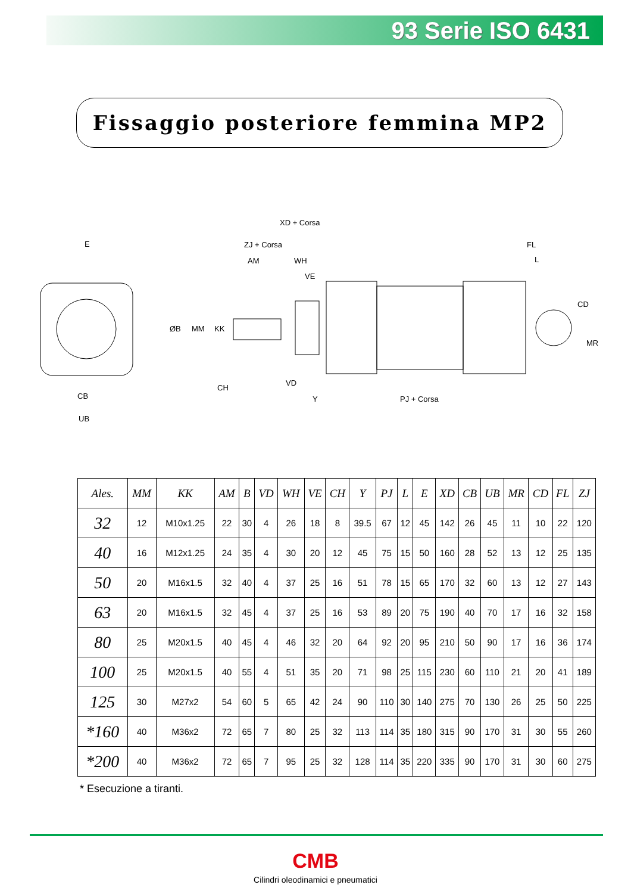93 Serie ISO 6431
Fissaggio posteriore femmina MP2
E
XD + Corsa
ZJ + Corsa
AM
WH
VE
ØB
MM
KK
CH
VD
Y
PJ + Corsa
FL
L
CD
MR
CB
UB
| Ales. | MM | KK | AM | B | VD | WH | VE | CH | Y | PJ | L | E | XD | CB | UB | MR | CD | FL | ZJ |
| --- | --- | --- | --- | --- | --- | --- | --- | --- | --- | --- | --- | --- | --- | --- | --- | --- | --- | --- | --- |
| 32 | 12 | M10x1.25 | 22 | 30 | 4 | 26 | 18 | 8 | 39.5 | 67 | 12 | 45 | 142 | 26 | 45 | 11 | 10 | 22 | 120 |
| 40 | 16 | M12x1.25 | 24 | 35 | 4 | 30 | 20 | 12 | 45 | 75 | 15 | 50 | 160 | 28 | 52 | 13 | 12 | 25 | 135 |
| 50 | 20 | M16x1.5 | 32 | 40 | 4 | 37 | 25 | 16 | 51 | 78 | 15 | 65 | 170 | 32 | 60 | 13 | 12 | 27 | 143 |
| 63 | 20 | M16x1.5 | 32 | 45 | 4 | 37 | 25 | 16 | 53 | 89 | 20 | 75 | 190 | 40 | 70 | 17 | 16 | 32 | 158 |
| 80 | 25 | M20x1.5 | 40 | 45 | 4 | 46 | 32 | 20 | 64 | 92 | 20 | 95 | 210 | 50 | 90 | 17 | 16 | 36 | 174 |
| 100 | 25 | M20x1.5 | 40 | 55 | 4 | 51 | 35 | 20 | 71 | 98 | 25 | 115 | 230 | 60 | 110 | 21 | 20 | 41 | 189 |
| 125 | 30 | M27x2 | 54 | 60 | 5 | 65 | 42 | 24 | 90 | 110 | 30 | 140 | 275 | 70 | 130 | 26 | 25 | 50 | 225 |
| *160 | 40 | M36x2 | 72 | 65 | 7 | 80 | 25 | 32 | 113 | 114 | 35 | 180 | 315 | 90 | 170 | 31 | 30 | 55 | 260 |
| *200 | 40 | M36x2 | 72 | 65 | 7 | 95 | 25 | 32 | 128 | 114 | 35 | 220 | 335 | 90 | 170 | 31 | 30 | 60 | 275 |
* Esecuzione a tiranti.
CMB
Cilindri oleodinamici e pneumatici